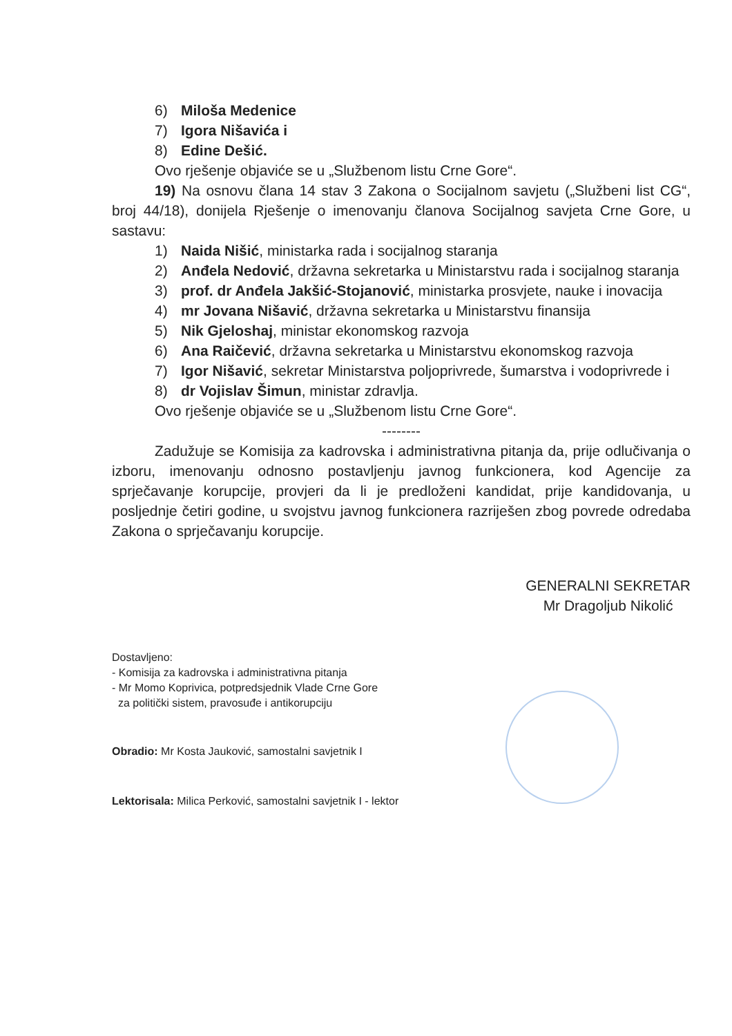6) Miloša Medenice
7) Igora Nišavića i
8) Edine Dešić.
Ovo rješenje objaviće se u „Službenom listu Crne Gore“.
19) Na osnovu člana 14 stav 3 Zakona o Socijalnom savjetu („Službeni list CG“, broj 44/18), donijela Rješenje o imenovanju članova Socijalnog savjeta Crne Gore, u sastavu:
1) Naida Nišić, ministarka rada i socijalnog staranja
2) Anđela Nedović, državna sekretarka u Ministarstvu rada i socijalnog staranja
3) prof. dr Anđela Jakšić-Stojanović, ministarka prosvjete, nauke i inovacija
4) mr Jovana Nišavić, državna sekretarka u Ministarstvu finansija
5) Nik Gjeloshaj, ministar ekonomskog razvoja
6) Ana Raičević, državna sekretarka u Ministarstvu ekonomskog razvoja
7) Igor Nišavić, sekretar Ministarstva poljoprivrede, šumarstva i vodoprivrede i
8) dr Vojislav Šimun, ministar zdravlja.
Ovo rješenje objaviće se u „Službenom listu Crne Gore“.
--------
Zadužuje se Komisija za kadrovska i administrativna pitanja da, prije odlučivanja o izboru, imenovanju odnosno postavljenju javnog funkcionera, kod Agencije za sprječavanje korupcije, provjeri da li je predloženi kandidat, prije kandidovanja, u posljednje četiri godine, u svojstvu javnog funkcionera razriješen zbog povrede odredaba Zakona o sprječavanju korupcije.
GENERALNI SEKRETAR
Mr Dragoljub Nikolić
Dostavljeno:
- Komisija za kadrovska i administrativna pitanja
- Mr Momo Koprivica, potpredsjednik Vlade Crne Gore
za politički sistem, pravosuđe i antikorupciju
Obradio: Mr Kosta Jauković, samostalni savjetnik I
Lektorisala: Milica Perković, samostalni savjetnik I - lektor